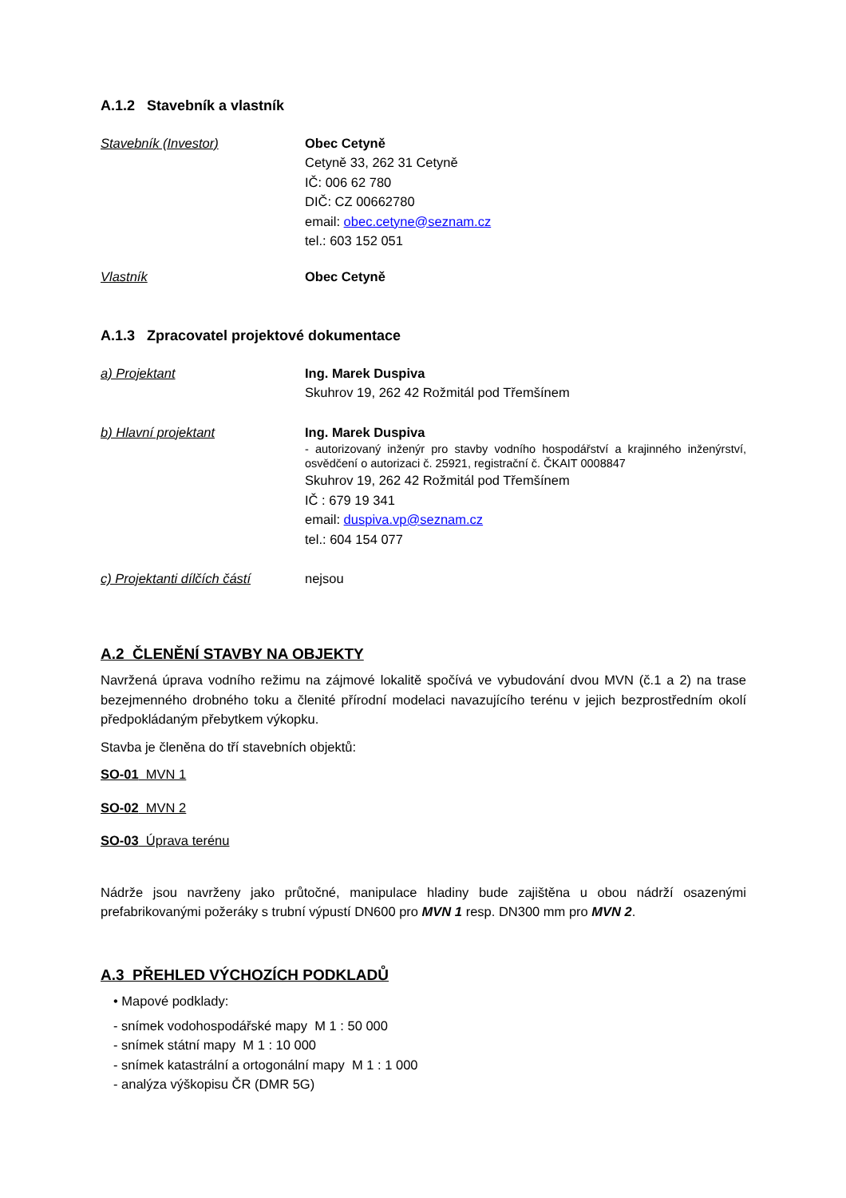A.1.2 Stavebník a vlastník
Stavebník (Investor) Obec Cetyně
Cetyně 33, 262 31 Cetyně
IČ: 006 62 780
DIČ: CZ 00662780
email: obec.cetyne@seznam.cz
tel.: 603 152 051
Vlastník Obec Cetyně
A.1.3 Zpracovatel projektové dokumentace
a) Projektant Ing. Marek Duspiva
Skuhrov 19, 262 42 Rožmitál pod Třemšínem
b) Hlavní projektant Ing. Marek Duspiva
- autorizovaný inženýr pro stavby vodního hospodářství a krajinného inženýrství, osvědčení o autorizaci č. 25921, registrační č. ČKAIT 0008847
Skuhrov 19, 262 42 Rožmitál pod Třemšínem
IČ : 679 19 341
email: duspiva.vp@seznam.cz
tel.: 604 154 077
c) Projektanti dílčích částí
nejsou
A.2 ČLENĚNÍ STAVBY NA OBJEKTY
Navržená úprava vodního režimu na zájmové lokalitě spočívá ve vybudování dvou MVN (č.1 a 2) na trase bezejmenného drobného toku a členité přírodní modelaci navazujícího terénu v jejich bezprostředním okolí předpokládaným přebytkem výkopku.
Stavba je členěna do tří stavebních objektů:
SO-01 MVN 1
SO-02 MVN 2
SO-03 Úprava terénu
Nádrže jsou navrženy jako průtočné, manipulace hladiny bude zajištěna u obou nádrží osazenými prefabrikovanými požeráky s trubní výpustí DN600 pro MVN 1 resp. DN300 mm pro MVN 2.
A.3 PŘEHLED VÝCHOZÍCH PODKLADŮ
• Mapové podklady:
- snímek vodohospodářské mapy M 1 : 50 000
- snímek státní mapy M 1 : 10 000
- snímek katastrální a ortogonální mapy M 1 : 1 000
- analýza výškopisu ČR (DMR 5G)